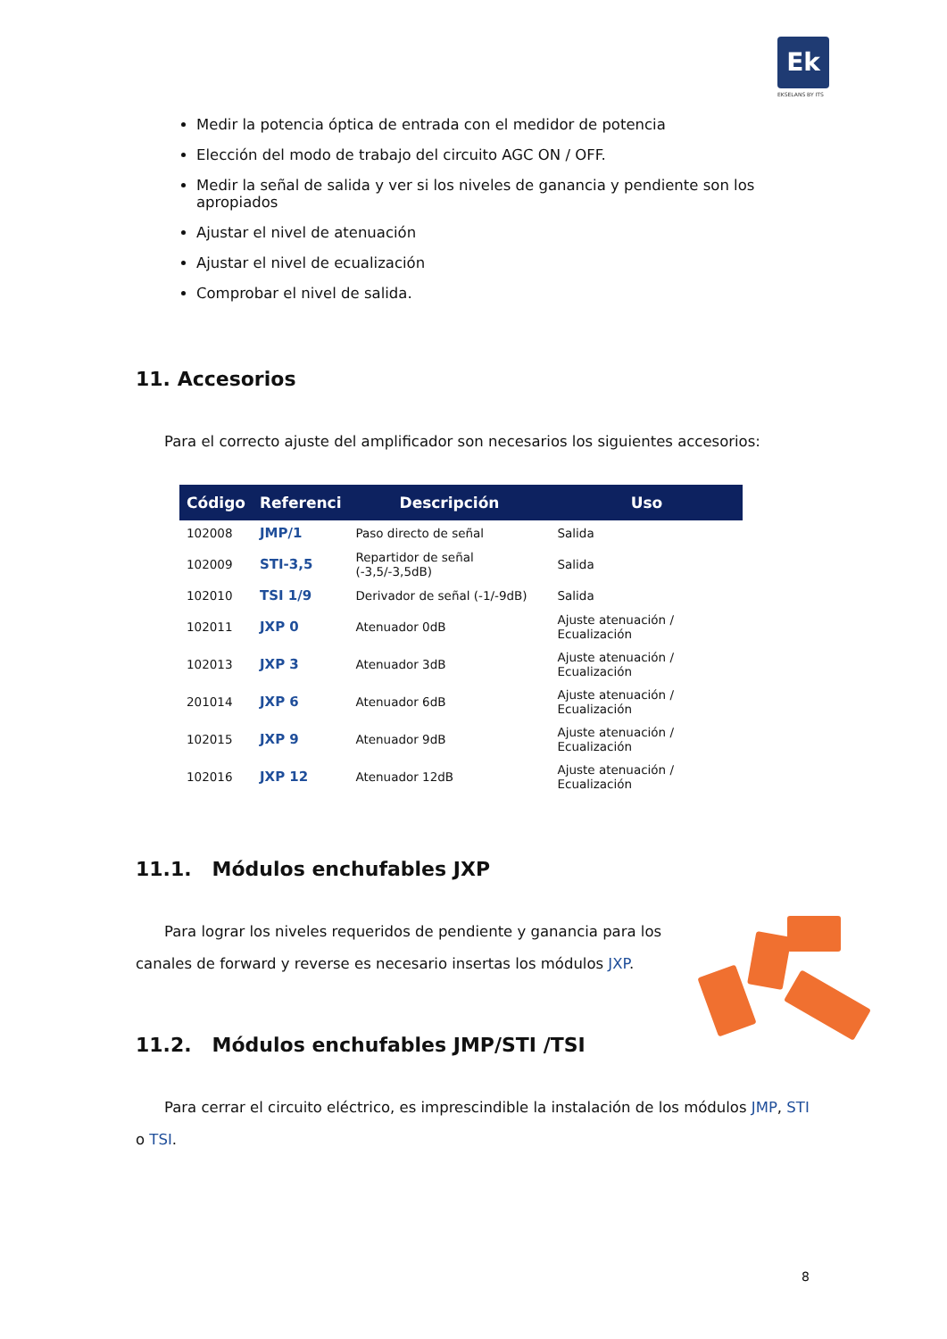Ek
EKSELANS BY ITS
Medir la potencia óptica de entrada con el medidor de potencia
Elección del modo de trabajo del circuito AGC ON / OFF.
Medir la señal de salida y ver si los niveles de ganancia y pendiente son los apropiados
Ajustar el nivel de atenuación
Ajustar el nivel de ecualización
Comprobar el nivel de salida.
11. Accesorios
Para el correcto ajuste del amplificador son necesarios los siguientes accesorios:
| Código | Referenci | Descripción | Uso |
| --- | --- | --- | --- |
| 102008 | JMP/1 | Paso directo de señal | Salida |
| 102009 | STI-3,5 | Repartidor de señal (-3,5/-3,5dB) | Salida |
| 102010 | TSI 1/9 | Derivador de señal (-1/-9dB) | Salida |
| 102011 | JXP 0 | Atenuador 0dB | Ajuste atenuación / Ecualización |
| 102013 | JXP 3 | Atenuador 3dB | Ajuste atenuación / Ecualización |
| 201014 | JXP 6 | Atenuador 6dB | Ajuste atenuación / Ecualización |
| 102015 | JXP 9 | Atenuador 9dB | Ajuste atenuación / Ecualización |
| 102016 | JXP 12 | Atenuador 12dB | Ajuste atenuación / Ecualización |
11.1. Módulos enchufables JXP
Para lograr los niveles requeridos de pendiente y ganancia para los canales de forward y reverse es necesario insertas los módulos JXP.
11.2. Módulos enchufables JMP/STI /TSI
Para cerrar el circuito eléctrico, es imprescindible la instalación de los módulos JMP, STI o TSI.
8